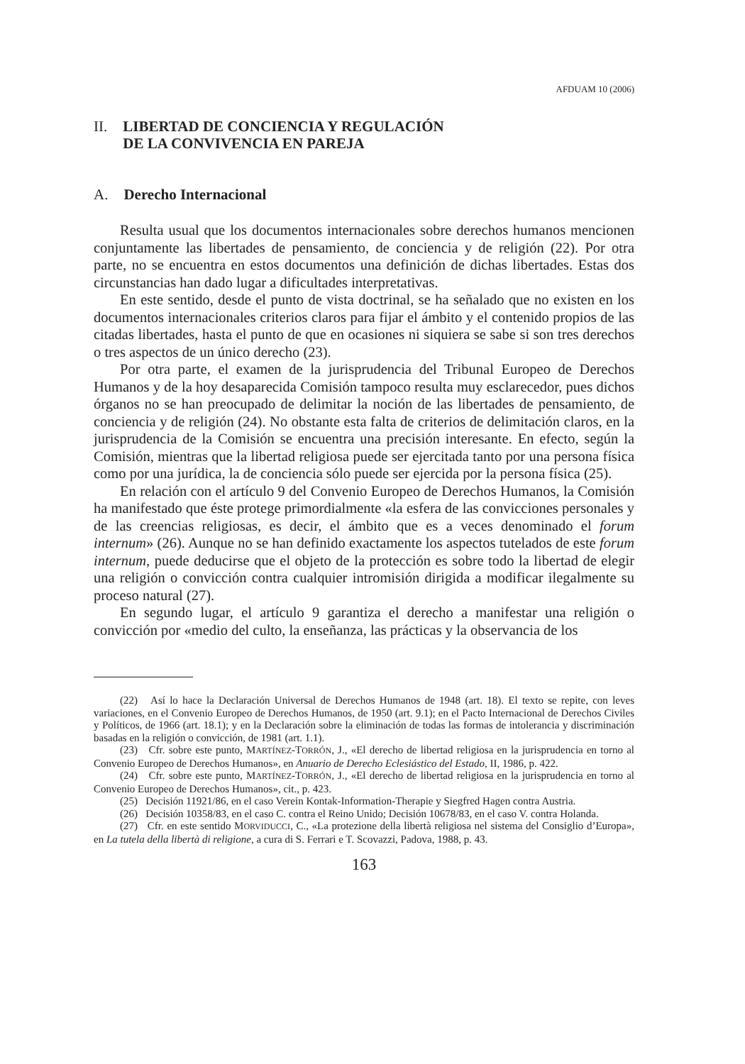AFDUAM 10 (2006)
II. LIBERTAD DE CONCIENCIA Y REGULACIÓN
DE LA CONVIVENCIA EN PAREJA
A. Derecho Internacional
Resulta usual que los documentos internacionales sobre derechos humanos mencionen conjuntamente las libertades de pensamiento, de conciencia y de religión (22). Por otra parte, no se encuentra en estos documentos una definición de dichas libertades. Estas dos circunstancias han dado lugar a dificultades interpretativas.
En este sentido, desde el punto de vista doctrinal, se ha señalado que no existen en los documentos internacionales criterios claros para fijar el ámbito y el contenido propios de las citadas libertades, hasta el punto de que en ocasiones ni siquiera se sabe si son tres derechos o tres aspectos de un único derecho (23).
Por otra parte, el examen de la jurisprudencia del Tribunal Europeo de Derechos Humanos y de la hoy desaparecida Comisión tampoco resulta muy esclarecedor, pues dichos órganos no se han preocupado de delimitar la noción de las libertades de pensamiento, de conciencia y de religión (24). No obstante esta falta de criterios de delimitación claros, en la jurisprudencia de la Comisión se encuentra una precisión interesante. En efecto, según la Comisión, mientras que la libertad religiosa puede ser ejercitada tanto por una persona física como por una jurídica, la de conciencia sólo puede ser ejercida por la persona física (25).
En relación con el artículo 9 del Convenio Europeo de Derechos Humanos, la Comisión ha manifestado que éste protege primordialmente «la esfera de las convicciones personales y de las creencias religiosas, es decir, el ámbito que es a veces denominado el forum internum» (26). Aunque no se han definido exactamente los aspectos tutelados de este forum internum, puede deducirse que el objeto de la protección es sobre todo la libertad de elegir una religión o convicción contra cualquier intromisión dirigida a modificar ilegalmente su proceso natural (27).
En segundo lugar, el artículo 9 garantiza el derecho a manifestar una religión o convicción por «medio del culto, la enseñanza, las prácticas y la observancia de los
(22) Así lo hace la Declaración Universal de Derechos Humanos de 1948 (art. 18). El texto se repite, con leves variaciones, en el Convenio Europeo de Derechos Humanos, de 1950 (art. 9.1); en el Pacto Internacional de Derechos Civiles y Políticos, de 1966 (art. 18.1); y en la Declaración sobre la eliminación de todas las formas de intolerancia y discriminación basadas en la religión o convicción, de 1981 (art. 1.1).
(23) Cfr. sobre este punto, MARTÍNEZ-TORRÓN, J., «El derecho de libertad religiosa en la jurisprudencia en torno al Convenio Europeo de Derechos Humanos», en Anuario de Derecho Eclesiástico del Estado, II, 1986, p. 422.
(24) Cfr. sobre este punto, MARTÍNEZ-TORRÓN, J., «El derecho de libertad religiosa en la jurisprudencia en torno al Convenio Europeo de Derechos Humanos», cit., p. 423.
(25) Decisión 11921/86, en el caso Verein Kontak-Information-Therapie y Siegfred Hagen contra Austria.
(26) Decisión 10358/83, en el caso C. contra el Reino Unido; Decisión 10678/83, en el caso V. contra Holanda.
(27) Cfr. en este sentido MORVIDUCCI, C., «La protezione della libertà religiosa nel sistema del Consiglio d’Europa», en La tutela della libertà di religione, a cura di S. Ferrari e T. Scovazzi, Padova, 1988, p. 43.
163